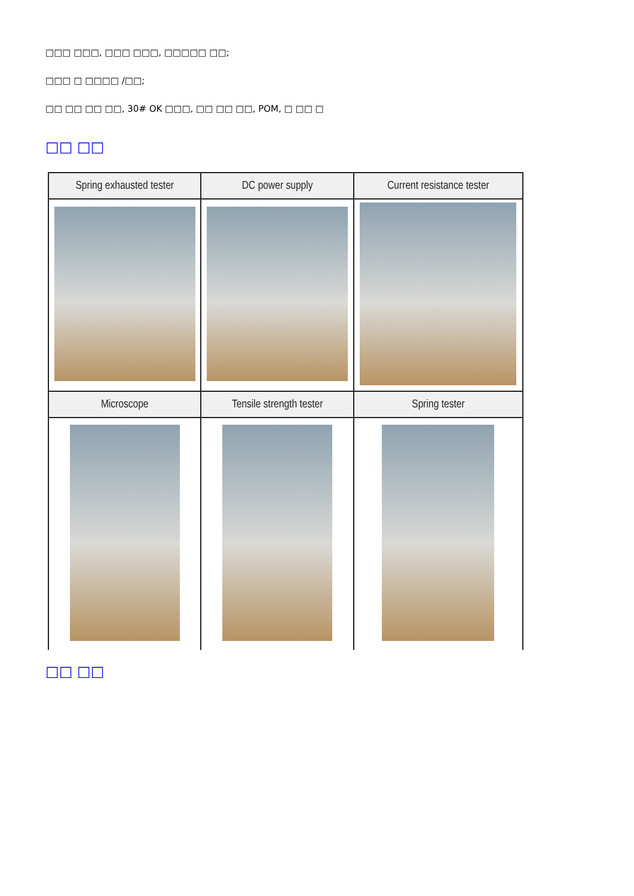□□□ □□□, □□□ □□□, □□□□□ □□;
□□□ □ □□□□ /□□;
□□ □□ □□ □□, 30# OK □□□, □□ □□ □□, POM, □ □□ □
□□ □□
| Spring exhausted tester | DC power supply | Current resistance tester |
| --- | --- | --- |
| Microscope | Tensile strength tester | Spring tester |
□□ □□